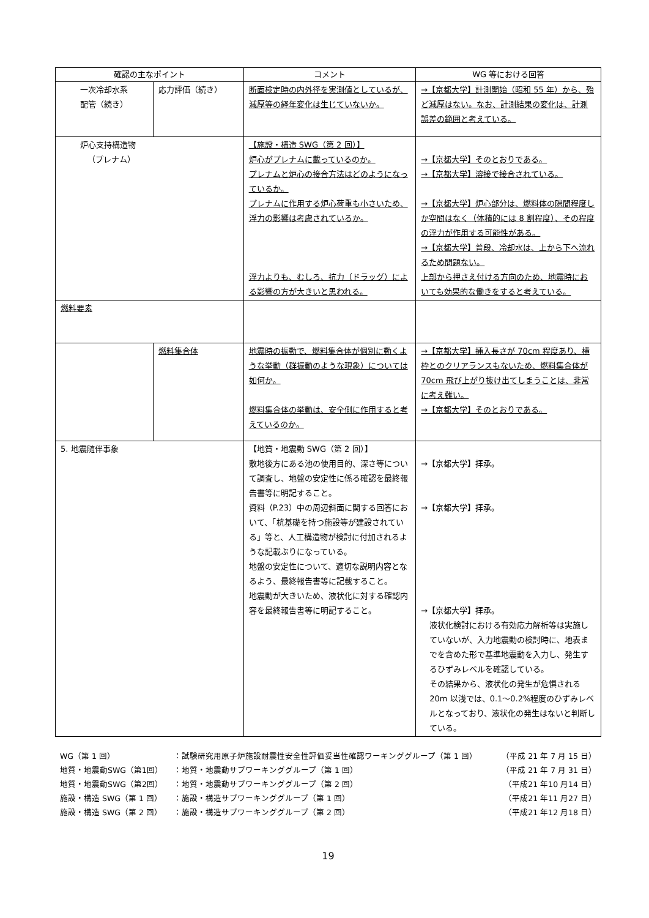| 確認の主なポイント | | コメント | WG 等における回答 |
| --- | --- | --- | --- |
| 一次冷却水系 配管（続き） | 応力評価（続き） | 断面検定時の内外径を実測値としているが、減厚等の経年変化は生じていないか。 | →【京都大学】計測開始（昭和 55 年）から、殆ど減厚はない。なお、計測結果の変化は、計測誤差の範囲と考えている。 |
| 炉心支持構造物 （プレナム） | | 【施設・構造 SWG（第 2 回）】 炉心がプレナムに載っているのか。 プレナムと炉心の接合方法はどのようになっているか。 プレナムに作用する炉心荷重も小さいため、浮力の影響は考慮されているか。 浮力よりも、むしろ、抗力（ドラッグ）による影響の方が大きいと思われる。 | →【京都大学】そのとおりである。 →【京都大学】溶接で接合されている。 →【京都大学】炉心部分は、燃料体の隙間程度しか空間はなく（体積的には 8 割程度）、その程度の浮力が作用する可能性がある。 →【京都大学】普段、冷却水は、上から下へ流れるため問題ない。 上部から押さえ付ける方向のため、地震時においても効果的な働きをすると考えている。 |
| 燃料要素 | | | |
| | 燃料集合体 | 地震時の振動で、燃料集合体が個別に動くような挙動（群振動のような現象）については如何か。 燃料集合体の挙動は、安全側に作用すると考えているのか。 | →【京都大学】挿入長さが 70cm 程度あり、横枠とのクリアランスもないため、燃料集合体が 70cm 飛び上がり抜け出てしまうことは、非常に考え難い。 →【京都大学】そのとおりである。 |
| 5. 地震随伴事象 | | 【地質・地震動 SWG（第 2 回）】 敷地後方にある池の使用目的、深さ等について調査し、地盤の安定性に係る確認を最終報告書等に明記すること。 資料（P.23）中の周辺斜面に関する回答において、「杭基礎を持つ施設等が建設されている」等と、人工構造物が検討に付加されるような記載ぶりになっている。 地盤の安定性について、適切な説明内容となるよう、最終報告書等に記載すること。 地震動が大きいため、液状化に対する確認内容を最終報告書等に明記すること。 | →【京都大学】拝承。 →【京都大学】拝承。 →【京都大学】拝承。 液状化検討における有効応力解析等は実施していないが、入力地震動の検討時に、地表までを含めた形で基準地震動を入力し、発生するひずみレベルを確認している。 その結果から、液状化の発生が危惧される 20m 以浅では、0.1～0.2%程度のひずみレベルとなっており、液状化の発生はないと判断している。 |
| WG（第 1 回） | ：試験研究用原子炉施設耐震性安全性評価妥当性確認ワーキンググループ（第 1 回） | （平成 21 年 7 月 15 日） |
| 地質・地震動SWG（第1回） | ：地質・地震動サブワーキンググループ（第 1 回） | （平成 21 年 7 月 31 日） |
| 地質・地震動SWG（第2回） | ：地質・地震動サブワーキンググループ（第 2 回） | （平成21 年10 月14 日） |
| 施設・構造 SWG（第 1 回） | ：施設・構造サブワーキンググループ（第 1 回） | （平成21 年11 月27 日） |
| 施設・構造 SWG（第 2 回） | ：施設・構造サブワーキンググループ（第 2 回） | （平成21 年12 月18 日） |
19